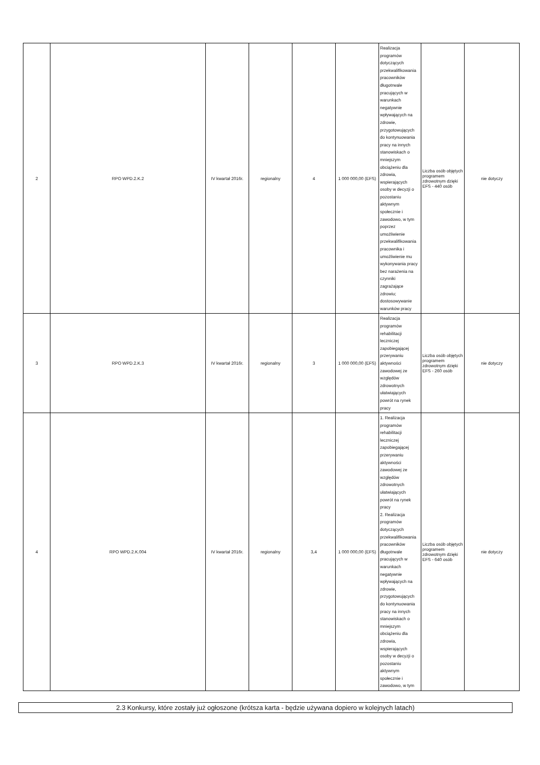| 2 | RPO WPD.2.K.2 | IV kwartał 2016r. | regionalny | 4 | 1 000 000,00 (EFS) | Realizacja programów dotyczących przekwalifikowania pracowników długotrwale pracujących w warunkach negatywnie wpływających na zdrowie, przygotowujących do kontynuowania pracy na innych stanowiskach o mniejszym obciążeniu dla zdrowia, wspierających osoby w decyzji o pozostaniu aktywnym społecznie i zawodowo, w tym poprzez umożliwienie przekwalifikowania pracownika i umożliwienie mu wykonywania pracy bez narażenia na czynniki zagrażające zdrowiu; dostosowywanie warunków pracy | Liczba osób objętych programem zdrowotnym dzięki EFS - 440 osób | nie dotyczy |
| 3 | RPO WPD.2.K.3 | IV kwartał 2016r. | regionalny | 3 | 1 000 000,00 (EFS) | Realizacja programów rehabilitacji leczniczej zapobiegającej przerywaniu aktywności zawodowej ze względów zdrowotnych ułatwiających powrót na rynek pracy | Liczba osób objętych programem zdrowotnym dzięki EFS - 260 osób | nie dotyczy |
| 4 | RPO WPD.2.K.004 | IV kwartał 2016r. | regionalny | 3,4 | 1 000 000,00 (EFS) | 1. Realizacja programów rehabilitacji leczniczej zapobiegającej przerywaniu aktywności zawodowej ze względów zdrowotnych ułatwiających powrót na rynek pracy 2. Realizacja programów dotyczących przekwalifikowania pracowników długotrwale pracujących w warunkach negatywnie wpływających na zdrowie, przygotowujących do kontynuowania pracy na innych stanowiskach o mniejszym obciążeniu dla zdrowia, wspierających osoby w decyzji o pozostaniu aktywnym społecznie i zawodowo, w tym | Liczba osób objętych programem zdrowotnym dzięki EFS - 640 osób | nie dotyczy |
2.3 Konkursy, które zostały już ogłoszone (krótsza karta - będzie używana dopiero w kolejnych latach)